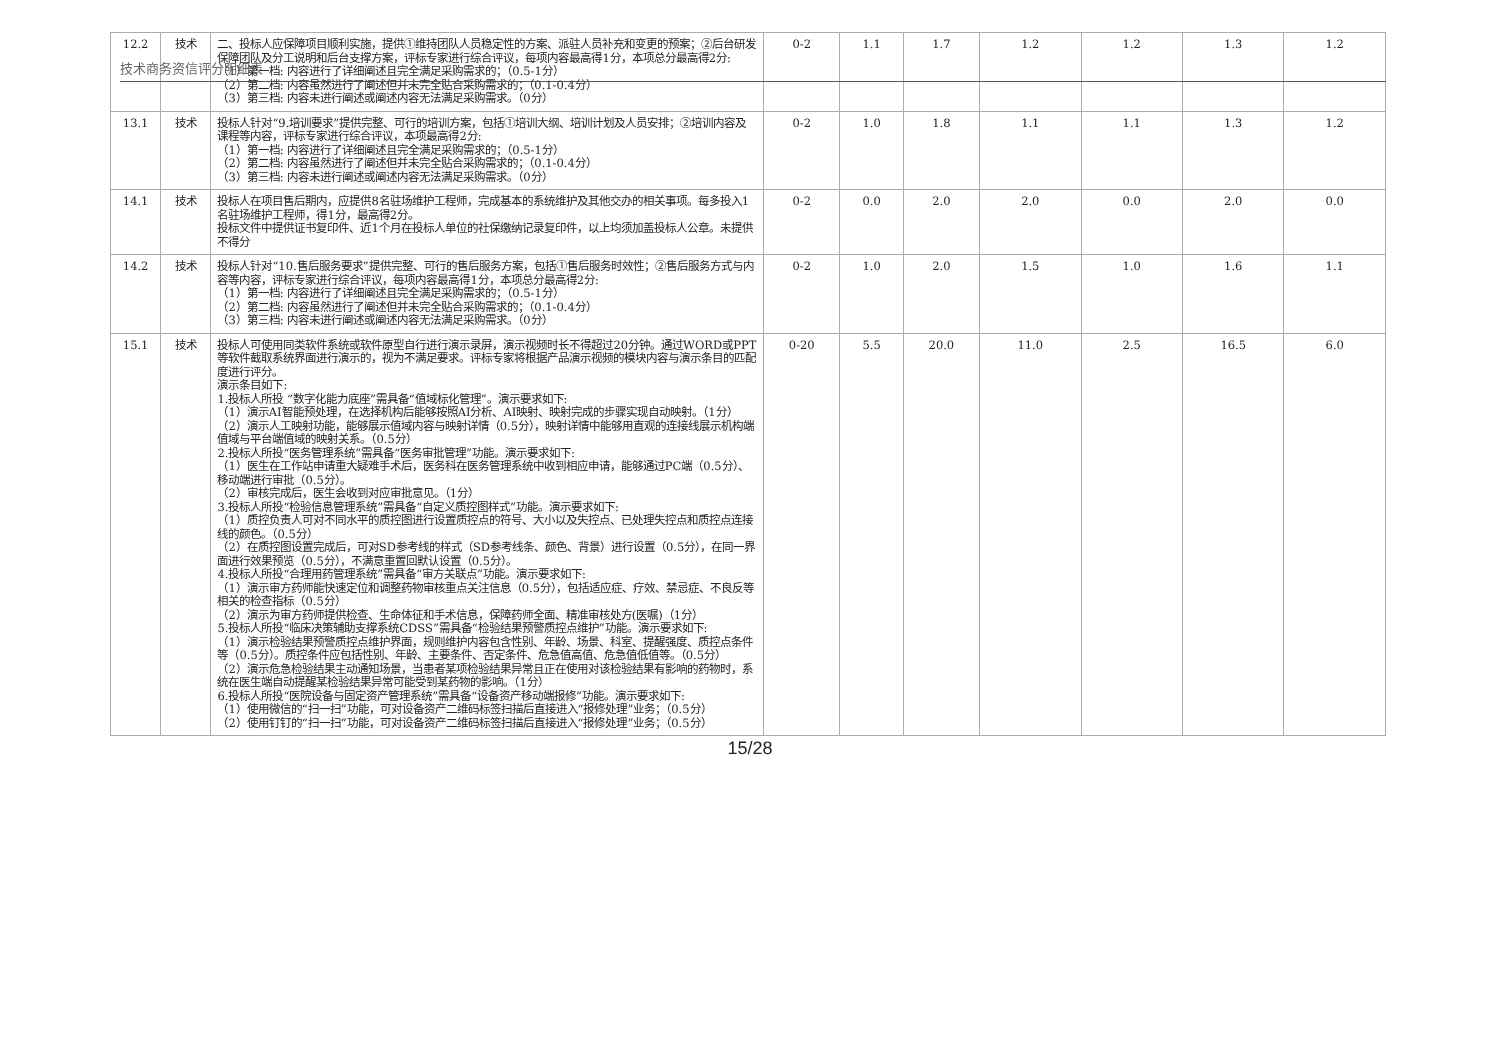技术商务资信评分明细表
| 12.2 | 技术 | 二、投标人应保障项目顺利实施，提供①维持团队人员稳定性的方案、派驻人员补充和变更的预案；②后台研发保障团队及分工说明和后台支撑方案，评标专家进行综合评议，每项内容最高得1分，本项总分最高得2分: （1）第一档: 内容进行了详细阐述且完全满足采购需求的；（0.5-1分） （2）第二档: 内容虽然进行了阐述但并未完全贴合采购需求的；（0.1-0.4分） （3）第三档: 内容未进行阐述或阐述内容无法满足采购需求。（0分） | 0-2 | 1.1 | 1.7 | 1.2 | 1.2 | 1.3 | 1.2 |
| 13.1 | 技术 | 投标人针对“9.培训要求”提供完整、可行的培训方案，包括①培训大纲、培训计划及人员安排；②培训内容及课程等内容，评标专家进行综合评议，本项最高得2分: （1）第一档: 内容进行了详细阐述且完全满足采购需求的；（0.5-1分） （2）第二档: 内容虽然进行了阐述但并未完全贴合采购需求的；（0.1-0.4分） （3）第三档: 内容未进行阐述或阐述内容无法满足采购需求。（0分） | 0-2 | 1.0 | 1.8 | 1.1 | 1.1 | 1.3 | 1.2 |
| 14.1 | 技术 | 投标人在项目售后期内，应提供8名驻场维护工程师，完成基本的系统维护及其他交办的相关事项。每多投入1名驻场维护工程师，得1分，最高得2分。 投标文件中提供证书复印件、近1个月在投标人单位的社保缴纳记录复印件，以上均须加盖投标人公章。未提供不得分 | 0-2 | 0.0 | 2.0 | 2.0 | 0.0 | 2.0 | 0.0 |
| 14.2 | 技术 | 投标人针对“10.售后服务要求”提供完整、可行的售后服务方案，包括①售后服务时效性；②售后服务方式与内容等内容，评标专家进行综合评议，每项内容最高得1分，本项总分最高得2分: （1）第一档: 内容进行了详细阐述且完全满足采购需求的；（0.5-1分） （2）第二档: 内容虽然进行了阐述但并未完全贴合采购需求的；（0.1-0.4分） （3）第三档: 内容未进行阐述或阐述内容无法满足采购需求。（0分） | 0-2 | 1.0 | 2.0 | 1.5 | 1.0 | 1.6 | 1.1 |
| 15.1 | 技术 | 投标人可使用同类软件系统或软件原型自行进行演示录屏，演示视频时长不得超过20分钟。通过WORD或PPT等软件截取系统界面进行演示的，视为不满足要求。评标专家将根据产品演示视频的模块内容与演示条目的匹配度进行评分。 演示条目如下: 1.投标人所投 “数字化能力底座”需具备“值域标化管理”。演示要求如下: （1）演示AI智能预处理，在选择机构后能够按照AI分析、AI映射、映射完成的步骤实现自动映射。（1分） （2）演示人工映射功能，能够展示值域内容与映射详情（0.5分），映射详情中能够用直观的连接线展示机构端值域与平台端值域的映射关系。（0.5分） 2.投标人所投“医务管理系统”需具备“医务审批管理”功能。演示要求如下: （1）医生在工作站申请重大疑难手术后，医务科在医务管理系统中收到相应申请，能够通过PC端（0.5分）、移动端进行审批（0.5分）。 （2）审核完成后，医生会收到对应审批意见。（1分） 3.投标人所投“检验信息管理系统”需具备“自定义质控图样式”功能。演示要求如下: （1）质控负责人可对不同水平的质控图进行设置质控点的符号、大小以及失控点、已处理失控点和质控点连接线的颜色。（0.5分） （2）在质控图设置完成后，可对SD参考线的样式（SD参考线条、颜色、背景）进行设置（0.5分），在同一界面进行效果预览（0.5分），不满意重置回默认设置（0.5分）。 4.投标人所投“合理用药管理系统”需具备“审方关联点”功能。演示要求如下: （1）演示审方药师能快速定位和调整药物审核重点关注信息（0.5分），包括适应症、疗效、禁忌症、不良反等相关的检查指标（0.5分） （2）演示为审方药师提供检查、生命体征和手术信息，保障药师全面、精准审核处方(医嘱)（1分） 5.投标人所投“临床决策辅助支撑系统CDSS”需具备“检验结果预警质控点维护”功能。演示要求如下: （1）演示检验结果预警质控点维护界面，规则维护内容包含性别、年龄、场景、科室、提醒强度、质控点条件等（0.5分）。质控条件应包括性别、年龄、主要条件、否定条件、危急值高值、危急值低值等。（0.5分） （2）演示危急检验结果主动通知场景，当患者某项检验结果异常且正在使用对该检验结果有影响的药物时，系统在医生端自动提醒某检验结果异常可能受到某药物的影响。（1分） 6.投标人所投“医院设备与固定资产管理系统”需具备“设备资产移动端报修”功能。演示要求如下: （1）使用微信的“扫一扫”功能，可对设备资产二维码标签扫描后直接进入“报修处理”业务；（0.5分） （2）使用钉钉的“扫一扫”功能，可对设备资产二维码标签扫描后直接进入“报修处理”业务；（0.5分） | 0-20 | 5.5 | 20.0 | 11.0 | 2.5 | 16.5 | 6.0 |
15/28